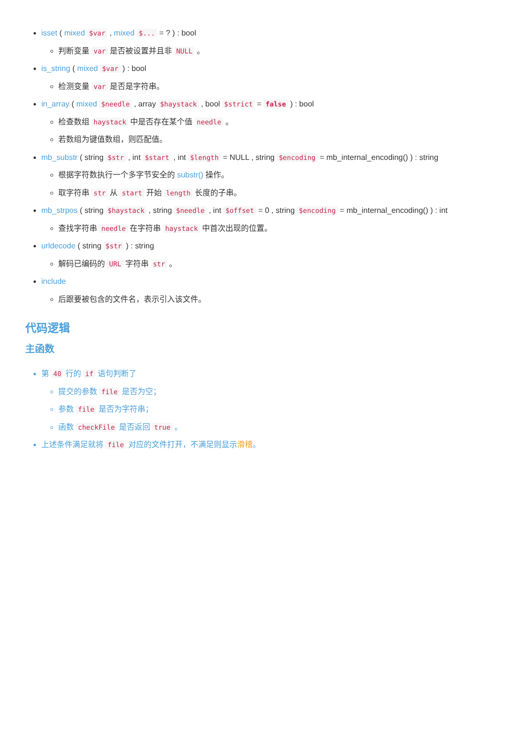isset ( mixed $var , mixed $... = ? ) : bool
判断变量 var 是否被设置并且非 NULL 。
is_string ( mixed $var ) : bool
检测变量 var 是否是字符串。
in_array ( mixed $needle , array $haystack , bool $strict = false ) : bool
检查数组 haystack 中是否存在某个值 needle 。
若数组为键值数组，则匹配值。
mb_substr ( string $str , int $start , int $length = NULL , string $encoding = mb_internal_encoding() ) : string
根据字符数执行一个多字节安全的 substr() 操作。
取字符串 str 从 start 开始 length 长度的子串。
mb_strpos ( string $haystack , string $needle , int $offset = 0 , string $encoding = mb_internal_encoding() ) : int
查找字符串 needle 在字符串 haystack 中首次出现的位置。
urldecode ( string $str ) : string
解码已编码的 URL 字符串 str 。
include
后跟要被包含的文件名，表示引入该文件。
代码逻辑
主函数
第 40 行的 if 语句判断了
提交的参数 file 是否为空；
参数 file 是否为字符串；
函数 checkFile 是否返回 true 。
上述条件满足就将 file 对应的文件打开，不满足则显示滑稽。